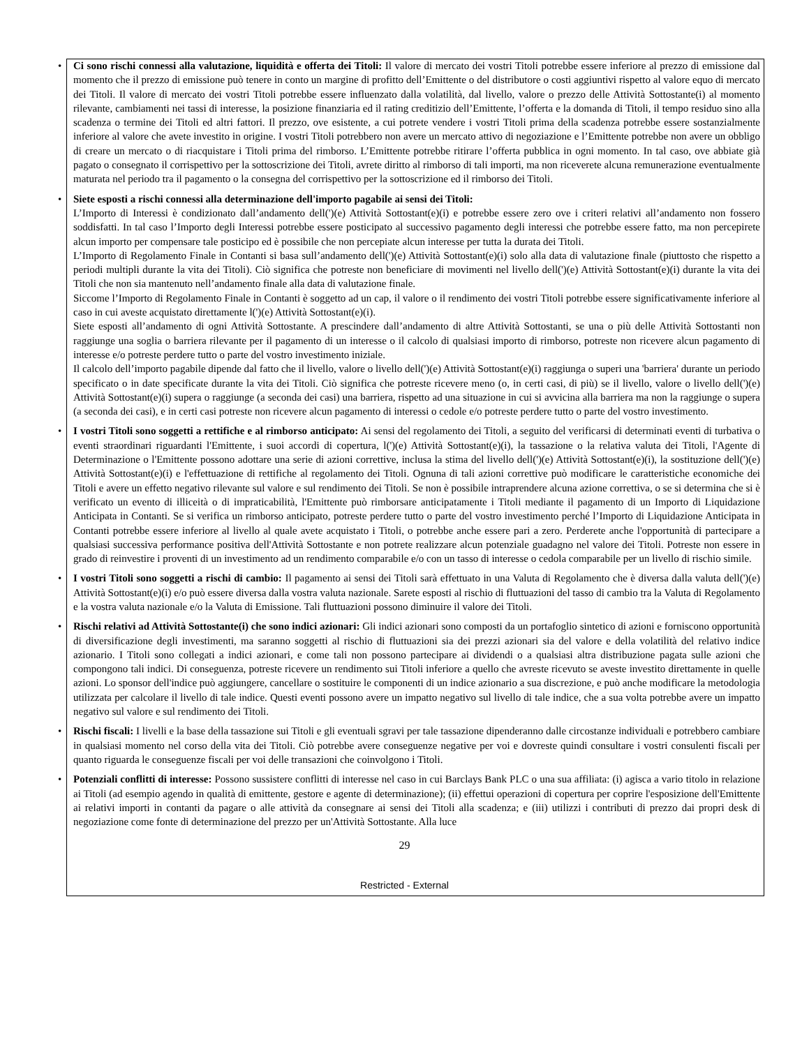• Ci sono rischi connessi alla valutazione, liquidità e offerta dei Titoli: Il valore di mercato dei vostri Titoli potrebbe essere inferiore al prezzo di emissione dal momento che il prezzo di emissione può tenere in conto un margine di profitto dell’Emittente o del distributore o costi aggiuntivi rispetto al valore equo di mercato dei Titoli. Il valore di mercato dei vostri Titoli potrebbe essere influenzato dalla volatilità, dal livello, valore o prezzo delle Attività Sottostante(i) al momento rilevante, cambiamenti nei tassi di interesse, la posizione finanziaria ed il rating creditizio dell’Emittente, l’offerta e la domanda di Titoli, il tempo residuo sino alla scadenza o termine dei Titoli ed altri fattori. Il prezzo, ove esistente, a cui potrete vendere i vostri Titoli prima della scadenza potrebbe essere sostanzialmente inferiore al valore che avete investito in origine. I vostri Titoli potrebbero non avere un mercato attivo di negoziazione e l’Emittente potrebbe non avere un obbligo di creare un mercato o di riacquistare i Titoli prima del rimborso. L’Emittente potrebbe ritirare l’offerta pubblica in ogni momento. In tal caso, ove abbiate già pagato o consegnato il corrispettivo per la sottoscrizione dei Titoli, avrete diritto al rimborso di tali importi, ma non riceverete alcuna remunerazione eventualmente maturata nel periodo tra il pagamento o la consegna del corrispettivo per la sottoscrizione ed il rimborso dei Titoli.
• Siete esposti a rischi connessi alla determinazione dell'importo pagabile ai sensi dei Titoli:
L’Importo di Interessi è condizionato dall’andamento dell(')(e) Attività Sottostant(e)(i) e potrebbe essere zero ove i criteri relativi all’andamento non fossero soddisfatti. In tal caso l’Importo degli Interessi potrebbe essere posticipato al successivo pagamento degli interessi che potrebbe essere fatto, ma non percepirete alcun importo per compensare tale posticipo ed è possibile che non percepiate alcun interesse per tutta la durata dei Titoli.
L’Importo di Regolamento Finale in Contanti si basa sull’andamento dell(')(e) Attività Sottostant(e)(i) solo alla data di valutazione finale (piuttosto che rispetto a periodi multipli durante la vita dei Titoli). Ciò significa che potreste non beneficiare di movimenti nel livello dell(')(e) Attività Sottostant(e)(i) durante la vita dei Titoli che non sia mantenuto nell’andamento finale alla data di valutazione finale.
Siccome l’Importo di Regolamento Finale in Contanti è soggetto ad un cap, il valore o il rendimento dei vostri Titoli potrebbe essere significativamente inferiore al caso in cui aveste acquistato direttamente l(')(e) Attività Sottostant(e)(i).
Siete esposti all’andamento di ogni Attività Sottostante. A prescindere dall’andamento di altre Attività Sottostanti, se una o più delle Attività Sottostanti non raggiunge una soglia o barriera rilevante per il pagamento di un interesse o il calcolo di qualsiasi importo di rimborso, potreste non ricevere alcun pagamento di interesse e/o potreste perdere tutto o parte del vostro investimento iniziale.
Il calcolo dell’importo pagabile dipende dal fatto che il livello, valore o livello dell(')(e) Attività Sottostant(e)(i) raggiunga o superi una 'barriera' durante un periodo specificato o in date specificate durante la vita dei Titoli. Ciò significa che potreste ricevere meno (o, in certi casi, di più) se il livello, valore o livello dell(')(e) Attività Sottostant(e)(i) supera o raggiunge (a seconda dei casi) una barriera, rispetto ad una situazione in cui si avvicina alla barriera ma non la raggiunge o supera (a seconda dei casi), e in certi casi potreste non ricevere alcun pagamento di interessi o cedole e/o potreste perdere tutto o parte del vostro investimento.
• I vostri Titoli sono soggetti a rettifiche e al rimborso anticipato: Ai sensi del regolamento dei Titoli, a seguito del verificarsi di determinati eventi di turbativa o eventi straordinari riguardanti l'Emittente, i suoi accordi di copertura, l(')(e) Attività Sottostant(e)(i), la tassazione o la relativa valuta dei Titoli, l'Agente di Determinazione o l'Emittente possono adottare una serie di azioni correttive, inclusa la stima del livello dell(')(e) Attività Sottostant(e)(i), la sostituzione dell(')(e) Attività Sottostant(e)(i) e l'effettuazione di rettifiche al regolamento dei Titoli. Ognuna di tali azioni correttive può modificare le caratteristiche economiche dei Titoli e avere un effetto negativo rilevante sul valore e sul rendimento dei Titoli. Se non è possibile intraprendere alcuna azione correttiva, o se si determina che si è verificato un evento di illiceità o di impraticabilità, l'Emittente può rimborsare anticipatamente i Titoli mediante il pagamento di un Importo di Liquidazione Anticipata in Contanti. Se si verifica un rimborso anticipato, potreste perdere tutto o parte del vostro investimento perché l’Importo di Liquidazione Anticipata in Contanti potrebbe essere inferiore al livello al quale avete acquistato i Titoli, o potrebbe anche essere pari a zero. Perderete anche l'opportunità di partecipare a qualsiasi successiva performance positiva dell'Attività Sottostante e non potrete realizzare alcun potenziale guadagno nel valore dei Titoli. Potreste non essere in grado di reinvestire i proventi di un investimento ad un rendimento comparabile e/o con un tasso di interesse o cedola comparabile per un livello di rischio simile.
• I vostri Titoli sono soggetti a rischi di cambio: Il pagamento ai sensi dei Titoli sarà effettuato in una Valuta di Regolamento che è diversa dalla valuta dell(')(e) Attività Sottostant(e)(i) e/o può essere diversa dalla vostra valuta nazionale. Sarete esposti al rischio di fluttuazioni del tasso di cambio tra la Valuta di Regolamento e la vostra valuta nazionale e/o la Valuta di Emissione. Tali fluttuazioni possono diminuire il valore dei Titoli.
• Rischi relativi ad Attività Sottostante(i) che sono indici azionari: Gli indici azionari sono composti da un portafoglio sintetico di azioni e forniscono opportunità di diversificazione degli investimenti, ma saranno soggetti al rischio di fluttuazioni sia dei prezzi azionari sia del valore e della volatilità del relativo indice azionario. I Titoli sono collegati a indici azionari, e come tali non possono partecipare ai dividendi o a qualsiasi altra distribuzione pagata sulle azioni che compongono tali indici. Di conseguenza, potreste ricevere un rendimento sui Titoli inferiore a quello che avreste ricevuto se aveste investito direttamente in quelle azioni. Lo sponsor dell'indice può aggiungere, cancellare o sostituire le componenti di un indice azionario a sua discrezione, e può anche modificare la metodologia utilizzata per calcolare il livello di tale indice. Questi eventi possono avere un impatto negativo sul livello di tale indice, che a sua volta potrebbe avere un impatto negativo sul valore e sul rendimento dei Titoli.
• Rischi fiscali: I livelli e la base della tassazione sui Titoli e gli eventuali sgravi per tale tassazione dipenderanno dalle circostanze individuali e potrebbero cambiare in qualsiasi momento nel corso della vita dei Titoli. Ciò potrebbe avere conseguenze negative per voi e dovreste quindi consultare i vostri consulenti fiscali per quanto riguarda le conseguenze fiscali per voi delle transazioni che coinvolgono i Titoli.
• Potenziali conflitti di interesse: Possono sussistere conflitti di interesse nel caso in cui Barclays Bank PLC o una sua affiliata: (i) agisca a vario titolo in relazione ai Titoli (ad esempio agendo in qualità di emittente, gestore e agente di determinazione); (ii) effettui operazioni di copertura per coprire l'esposizione dell'Emittente ai relativi importi in contanti da pagare o alle attività da consegnare ai sensi dei Titoli alla scadenza; e (iii) utilizzi i contributi di prezzo dai propri desk di negoziazione come fonte di determinazione del prezzo per un'Attività Sottostante. Alla luce
29
Restricted - External